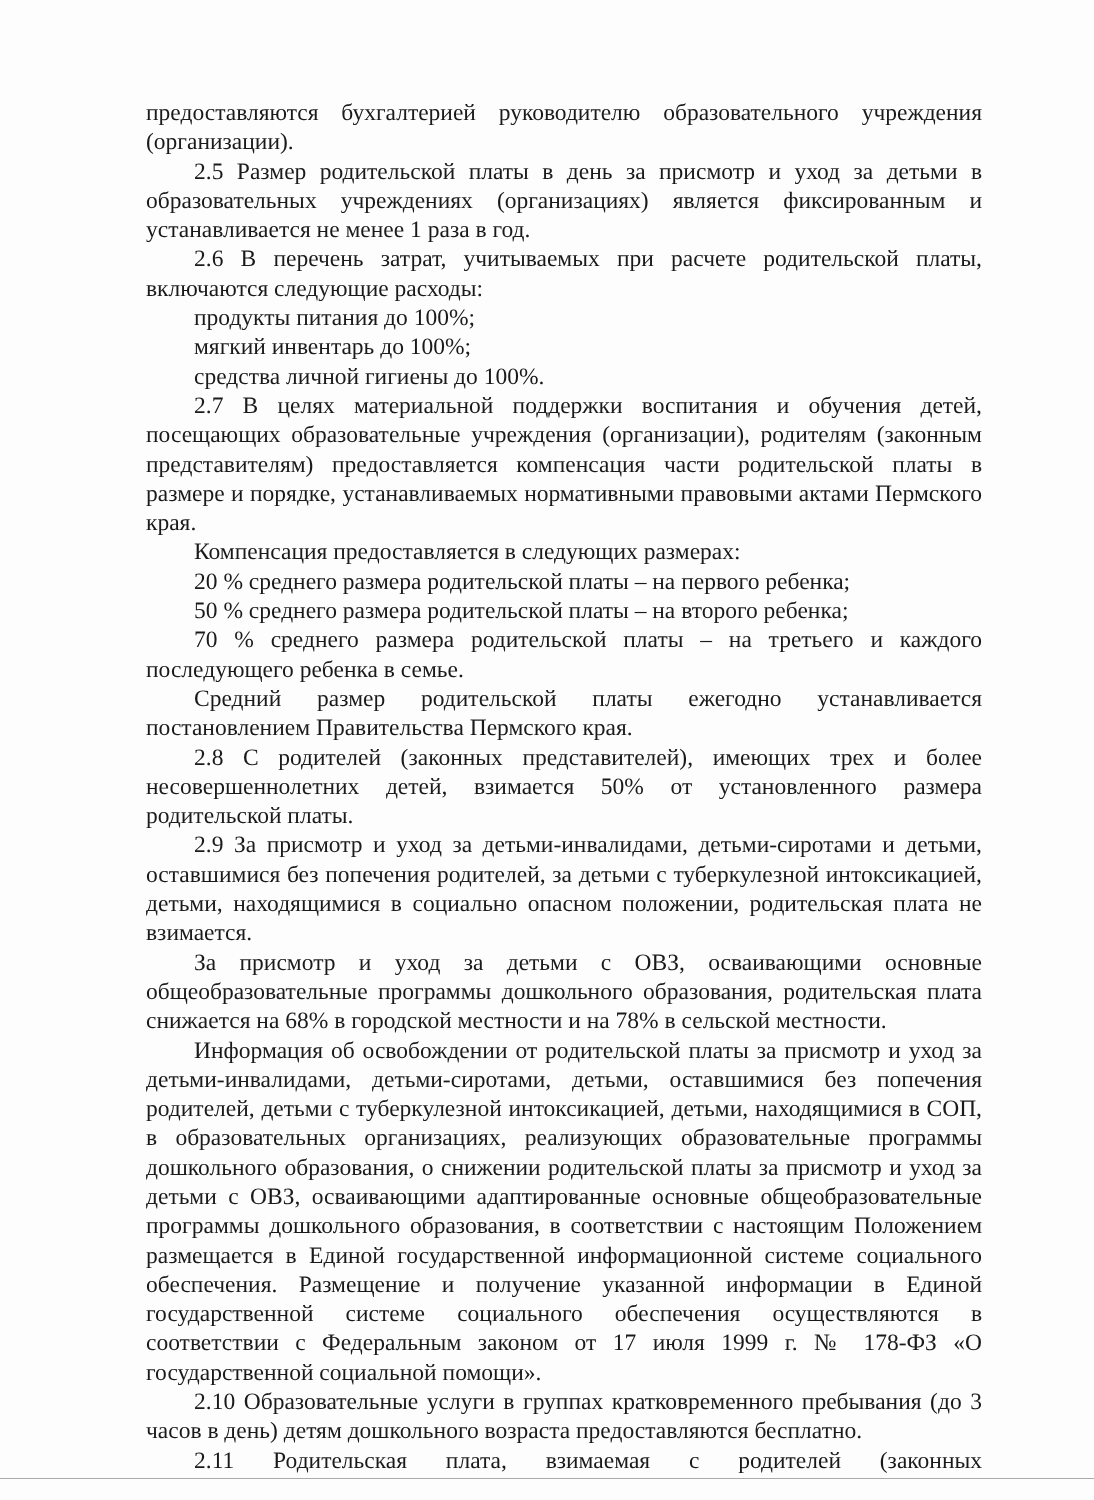предоставляются бухгалтерией руководителю образовательного учреждения (организации).
2.5 Размер родительской платы в день за присмотр и уход за детьми в образовательных учреждениях (организациях) является фиксированным и устанавливается не менее 1 раза в год.
2.6 В перечень затрат, учитываемых при расчете родительской платы, включаются следующие расходы:
продукты питания до 100%;
мягкий инвентарь до 100%;
средства личной гигиены до 100%.
2.7 В целях материальной поддержки воспитания и обучения детей, посещающих образовательные учреждения (организации), родителям (законным представителям) предоставляется компенсация части родительской платы в размере и порядке, устанавливаемых нормативными правовыми актами Пермского края.
Компенсация предоставляется в следующих размерах:
20 % среднего размера родительской платы – на первого ребенка;
50 % среднего размера родительской платы – на второго ребенка;
70 % среднего размера родительской платы – на третьего и каждого последующего ребенка в семье.
Средний размер родительской платы ежегодно устанавливается постановлением Правительства Пермского края.
2.8 С родителей (законных представителей), имеющих трех и более несовершеннолетних детей, взимается 50% от установленного размера родительской платы.
2.9 За присмотр и уход за детьми-инвалидами, детьми-сиротами и детьми, оставшимися без попечения родителей, за детьми с туберкулезной интоксикацией, детьми, находящимися в социально опасном положении, родительская плата не взимается.
За присмотр и уход за детьми с ОВЗ, осваивающими основные общеобразовательные программы дошкольного образования, родительская плата снижается на 68% в городской местности и на 78% в сельской местности.
Информация об освобождении от родительской платы за присмотр и уход за детьми-инвалидами, детьми-сиротами, детьми, оставшимися без попечения родителей, детьми с туберкулезной интоксикацией, детьми, находящимися в СОП, в образовательных организациях, реализующих образовательные программы дошкольного образования, о снижении родительской платы за присмотр и уход за детьми с ОВЗ, осваивающими адаптированные основные общеобразовательные программы дошкольного образования, в соответствии с настоящим Положением размещается в Единой государственной информационной системе социального обеспечения. Размещение и получение указанной информации в Единой государственной системе социального обеспечения осуществляются в соответствии с Федеральным законом от 17 июля 1999 г. № 178-ФЗ «О государственной социальной помощи».
2.10 Образовательные услуги в группах кратковременного пребывания (до 3 часов в день) детям дошкольного возраста предоставляются бесплатно.
2.11 Родительская плата, взимаемая с родителей (законных